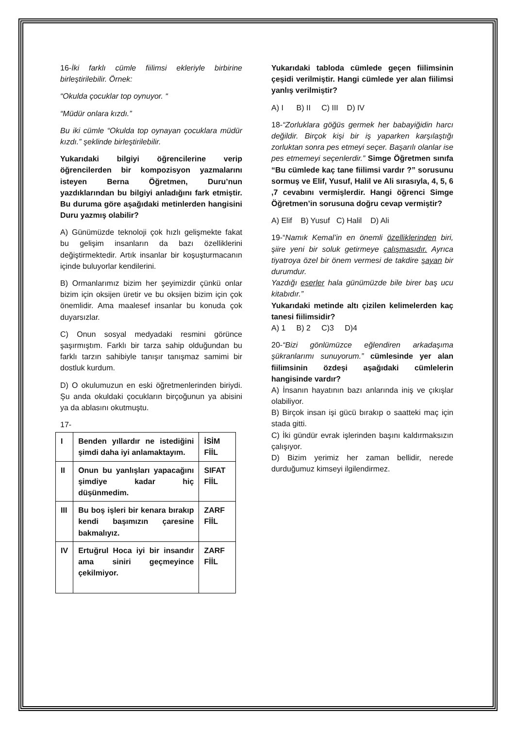16-İki farklı cümle fiilimsi ekleriyle birbirine birleştirilebilir. Örnek:
“Okulda çocuklar top oynuyor. “
“Müdür onlara kızdı.”
Bu iki cümle “Okulda top oynayan çocuklara müdür kızdı.” şeklinde birleştirilebilir.
Yukarıdaki bilgiyi öğrencilerine verip öğrencilerden bir kompozisyon yazmalarını isteyen Berna Öğretmen, Duru’nun yazdıklarından bu bilgiyi anladığını fark etmiştir. Bu duruma göre aşağıdaki metinlerden hangisini Duru yazmış olabilir?
A) Günümüzde teknoloji çok hızlı gelişmekte fakat bu gelişim insanların da bazı özelliklerini değiştirmektedir. Artık insanlar bir koşuşturmacanın içinde buluyorlar kendilerini.
B) Ormanlarımız bizim her şeyimizdir çünkü onlar bizim için oksijen üretir ve bu oksijen bizim için çok önemlidir. Ama maalesef insanlar bu konuda çok duyarsızlar.
C) Onun sosyal medyadaki resmini görünce şaşırmıştım. Farklı bir tarza sahip olduğundan bu farklı tarzın sahibiyle tanışır tanışmaz samimi bir dostluk kurdum.
D) O okulumuzun en eski öğretmenlerinden biriydi. Şu anda okuldaki çocukların birçoğunun ya abisini ya da ablasını okutmuştu.
17-
| I | Benden yıllardır ne istediğini şimdi daha iyi anlamaktayım. | İSİM FİİL |
| II | Onun bu yanlışları yapacağını şimdiye kadar hiç düşünmedim. | SIFAT FİİL |
| III | Bu boş işleri bir kenara bırakıp kendi başımızın çaresine bakmalıyız. | ZARF FİİL |
| IV | Ertuğrul Hoca iyi bir insandır ama siniri geçmeyince çekilmiyor. | ZARF FİİL |
Yukarıdaki tabloda cümlede geçen fiilimsinin çeşidi verilmiştir. Hangi cümlede yer alan fiilimsi yanlış verilmiştir?
A) I B) II C) III D) IV
18-“Zorluklara göğüs germek her babayiğidin harcı değildir. Birçok kişi bir iş yaparken karşılaştığı zorluktan sonra pes etmeyi seçer. Başarılı olanlar ise pes etmemeyi seçenlerdir.” Simge Öğretmen sınıfa “Bu cümlede kaç tane fiilimsi vardır ?” sorusunu sormuş ve Elif, Yusuf, Halil ve Ali sırasıyla, 4, 5, 6 ,7 cevabını vermişlerdir. Hangi öğrenci Simge Öğretmen’in sorusuna doğru cevap vermiştir?
A) Elif B) Yusuf C) Halil D) Ali
19-“Namık Kemal’in en önemli özelliklerinden biri, şiire yeni bir soluk getirmeye çalışmasıdır. Ayrıca tiyatroya özel bir önem vermesi de takdire şayan bir durumdur.
Yazdığı eserler hala günümüzde bile birer baş ucu kitabıdır.”
Yukarıdaki metinde altı çizilen kelimelerden kaç tanesi fiilimsidir?
A) 1 B) 2 C)3 D)4
20-“Bizi gönlümüzce eğlendiren arkadaşıma şükranlarımı sunuyorum.” cümlesinde yer alan fiilimsinin özdeşi aşağıdaki cümlelerin hangisinde vardır?
A) İnsanın hayatının bazı anlarında iniş ve çıkışlar olabiliyor.
B) Birçok insan işi gücü bırakıp o saatteki maç için stada gitti.
C) İki gündür evrak işlerinden başını kaldırmaksızın çalışıyor.
D) Bizim yerimiz her zaman bellidir, nerede durduğumuz kimseyi ilgilendirmez.